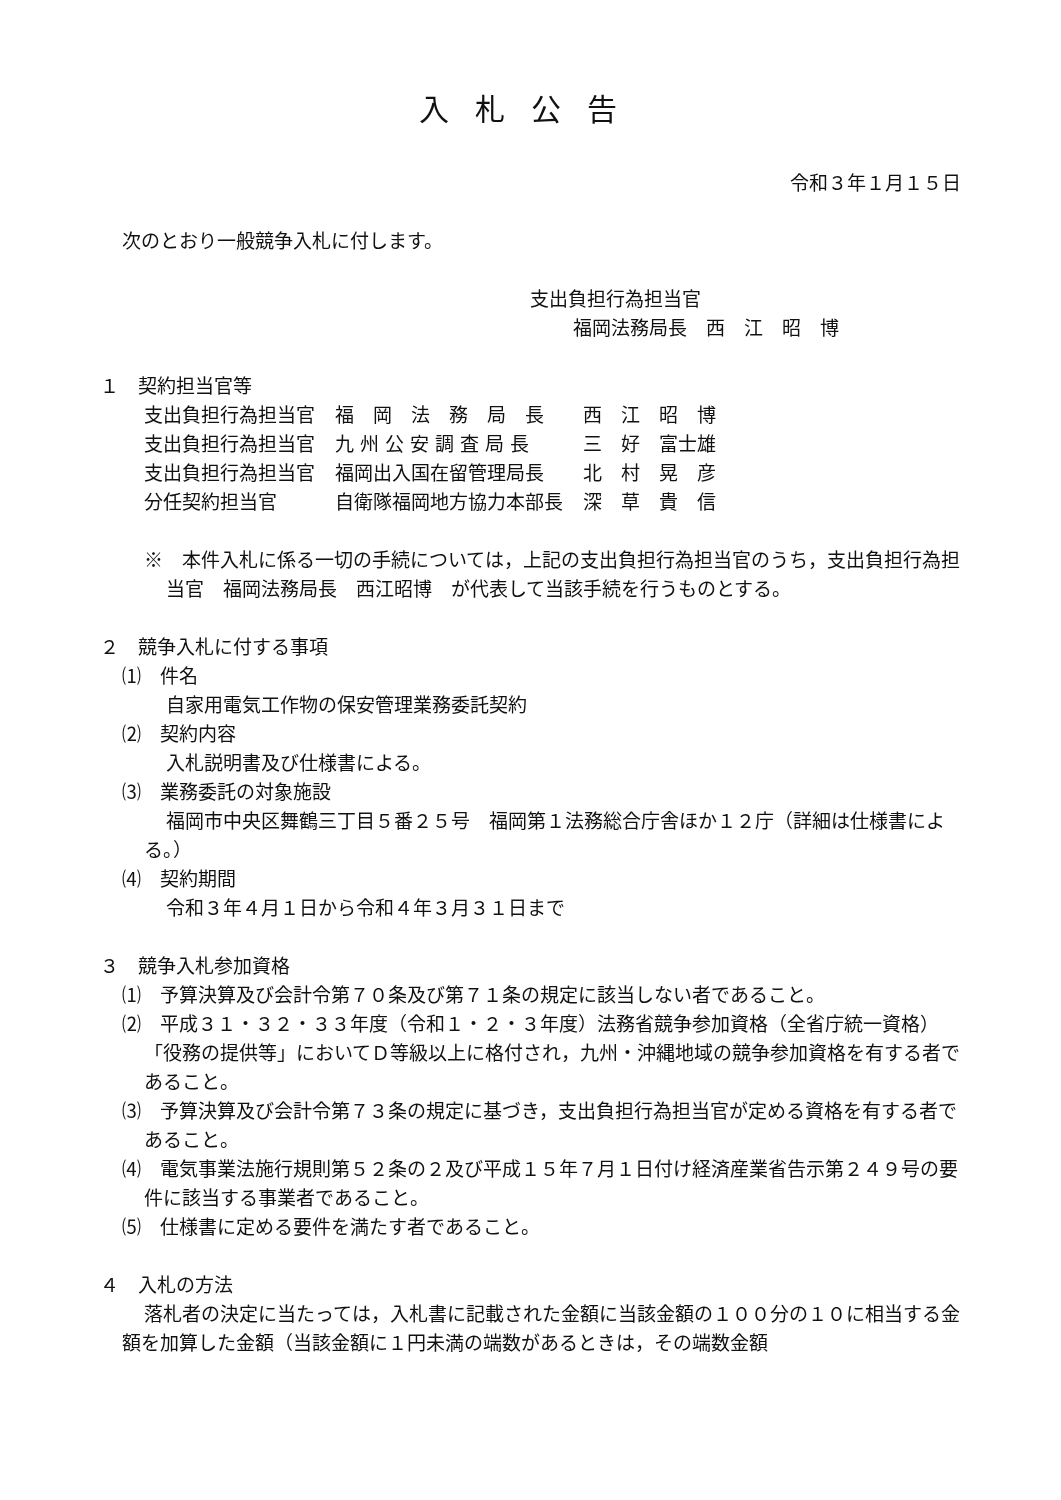入札公告
令和３年１月１５日
次のとおり一般競争入札に付します。
支出負担行為担当官
福岡法務局長　西　江　昭　博
１　契約担当官等
| 支出負担行為担当官 | 福 岡 法 務 局 長 | 西 江 昭 博 |
| 支出負担行為担当官 | 九 州 公 安 調 査 局 長 | 三 好 富士雄 |
| 支出負担行為担当官 | 福岡出入国在留管理局長 | 北 村 晃 彦 |
| 分任契約担当官 | 自衛隊福岡地方協力本部長 | 深 草 貴 信 |
※　本件入札に係る一切の手続については，上記の支出負担行為担当官のうち，支出負担行為担当官　福岡法務局長　西江昭博　が代表して当該手続を行うものとする。
２　競争入札に付する事項
⑴　件名
自家用電気工作物の保安管理業務委託契約
⑵　契約内容
入札説明書及び仕様書による。
⑶　業務委託の対象施設
福岡市中央区舞鶴三丁目５番２５号　福岡第１法務総合庁舎ほか１２庁（詳細は仕様書による。）
⑷　契約期間
令和３年４月１日から令和４年３月３１日まで
３　競争入札参加資格
⑴　予算決算及び会計令第７０条及び第７１条の規定に該当しない者であること。
⑵　平成３１・３２・３３年度（令和１・２・３年度）法務省競争参加資格（全省庁統一資格）「役務の提供等」においてＤ等級以上に格付され，九州・沖縄地域の競争参加資格を有する者であること。
⑶　予算決算及び会計令第７３条の規定に基づき，支出負担行為担当官が定める資格を有する者であること。
⑷　電気事業法施行規則第５２条の２及び平成１５年７月１日付け経済産業省告示第２４９号の要件に該当する事業者であること。
⑸　仕様書に定める要件を満たす者であること。
４　入札の方法
落札者の決定に当たっては，入札書に記載された金額に当該金額の１００分の１０に相当する金額を加算した金額（当該金額に１円未満の端数があるときは，その端数金額